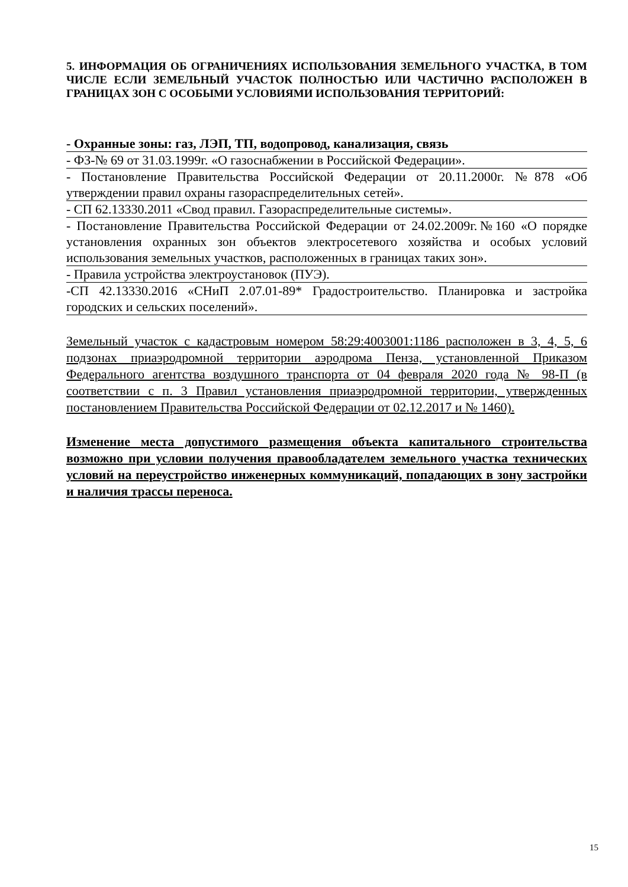5. ИНФОРМАЦИЯ ОБ ОГРАНИЧЕНИЯХ ИСПОЛЬЗОВАНИЯ ЗЕМЕЛЬНОГО УЧАСТКА, В ТОМ ЧИСЛЕ ЕСЛИ ЗЕМЕЛЬНЫЙ УЧАСТОК ПОЛНОСТЬЮ ИЛИ ЧАСТИЧНО РАСПОЛОЖЕН В ГРАНИЦАХ ЗОН С ОСОБЫМИ УСЛОВИЯМИ ИСПОЛЬЗОВАНИЯ ТЕРРИТОРИЙ:
- Охранные зоны: газ, ЛЭП, ТП, водопровод, канализация, связь
- ФЗ-№ 69 от 31.03.1999г. «О газоснабжении в Российской Федерации».
- Постановление Правительства Российской Федерации от 20.11.2000г. №878 «Об утверждении правил охраны газораспределительных сетей».
- СП 62.13330.2011 «Свод правил. Газораспределительные системы».
- Постановление Правительства Российской Федерации от 24.02.2009г.№160 «О порядке установления охранных зон объектов электросетевого хозяйства и особых условий использования земельных участков, расположенных в границах таких зон».
- Правила устройства электроустановок (ПУЭ).
-СП 42.13330.2016 «СНиП 2.07.01-89* Градостроительство. Планировка и застройка городских и сельских поселений».
Земельный участок с кадастровым номером 58:29:4003001:1186 расположен в 3, 4, 5, 6 подзонах приаэродромной территории аэродрома Пенза, установленной Приказом Федерального агентства воздушного транспорта от 04 февраля 2020 года № 98-П (в соответствии с п. 3 Правил установления приаэродромной территории, утвержденных постановлением Правительства Российской Федерации от 02.12.2017 и № 1460).
Изменение места допустимого размещения объекта капитального строительства возможно при условии получения правообладателем земельного участка технических условий на переустройство инженерных коммуникаций, попадающих в зону застройки и наличия трассы переноса.
15